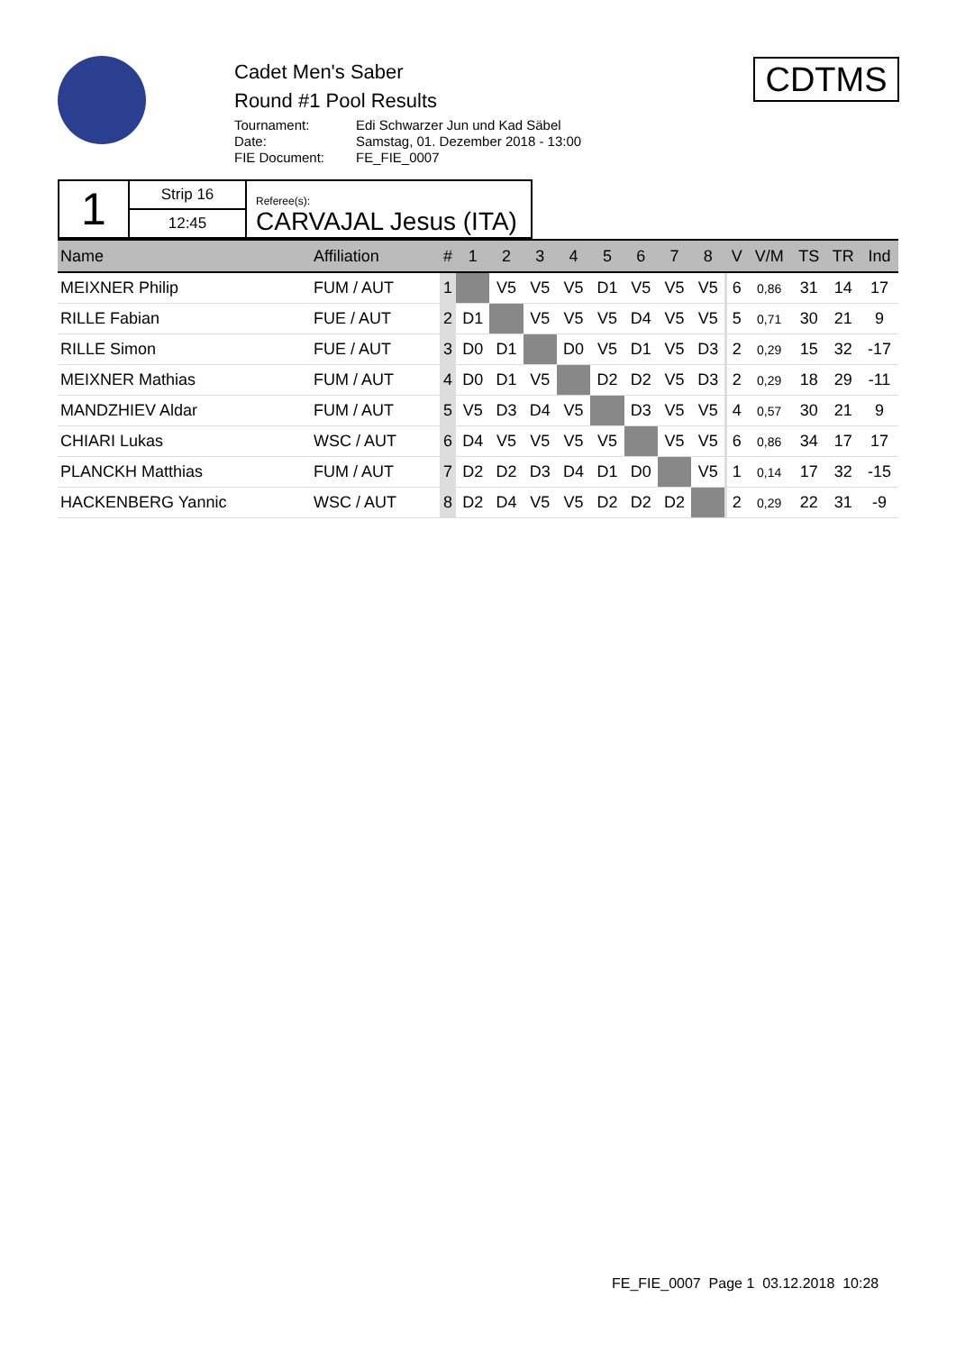Cadet Men's Saber
Round #1 Pool Results
Tournament: Edi Schwarzer Jun und Kad Säbel
Date: Samstag, 01. Dezember 2018 - 13:00
FIE Document: FE_FIE_0007
CDTMS
| 1 | Strip 16 | Referee(s): CARVAJAL Jesus (ITA) |
| | 12:45 | |
| Name | Affiliation | # | 1 | 2 | 3 | 4 | 5 | 6 | 7 | 8 | | V | V/M | TS | TR | Ind |
| --- | --- | --- | --- | --- | --- | --- | --- | --- | --- | --- | --- | --- | --- | --- | --- | --- |
| MEIXNER Philip | FUM / AUT | 1 | | V5 | V5 | V5 | D1 | V5 | V5 | V5 | | 6 | 0,86 | 31 | 14 | 17 |
| RILLE Fabian | FUE / AUT | 2 | D1 | | V5 | V5 | V5 | D4 | V5 | V5 | | 5 | 0,71 | 30 | 21 | 9 |
| RILLE Simon | FUE / AUT | 3 | D0 | D1 | | D0 | V5 | D1 | V5 | D3 | | 2 | 0,29 | 15 | 32 | -17 |
| MEIXNER Mathias | FUM / AUT | 4 | D0 | D1 | V5 | | D2 | D2 | V5 | D3 | | 2 | 0,29 | 18 | 29 | -11 |
| MANDZHIEV Aldar | FUM / AUT | 5 | V5 | D3 | D4 | V5 | | D3 | V5 | V5 | | 4 | 0,57 | 30 | 21 | 9 |
| CHIARI Lukas | WSC / AUT | 6 | D4 | V5 | V5 | V5 | V5 | | V5 | V5 | | 6 | 0,86 | 34 | 17 | 17 |
| PLANCKH Matthias | FUM / AUT | 7 | D2 | D2 | D3 | D4 | D1 | D0 | | V5 | | 1 | 0,14 | 17 | 32 | -15 |
| HACKENBERG Yannic | WSC / AUT | 8 | D2 | D4 | V5 | V5 | D2 | D2 | D2 | | | 2 | 0,29 | 22 | 31 | -9 |
FE_FIE_0007 Page 1 03.12.2018 10:28